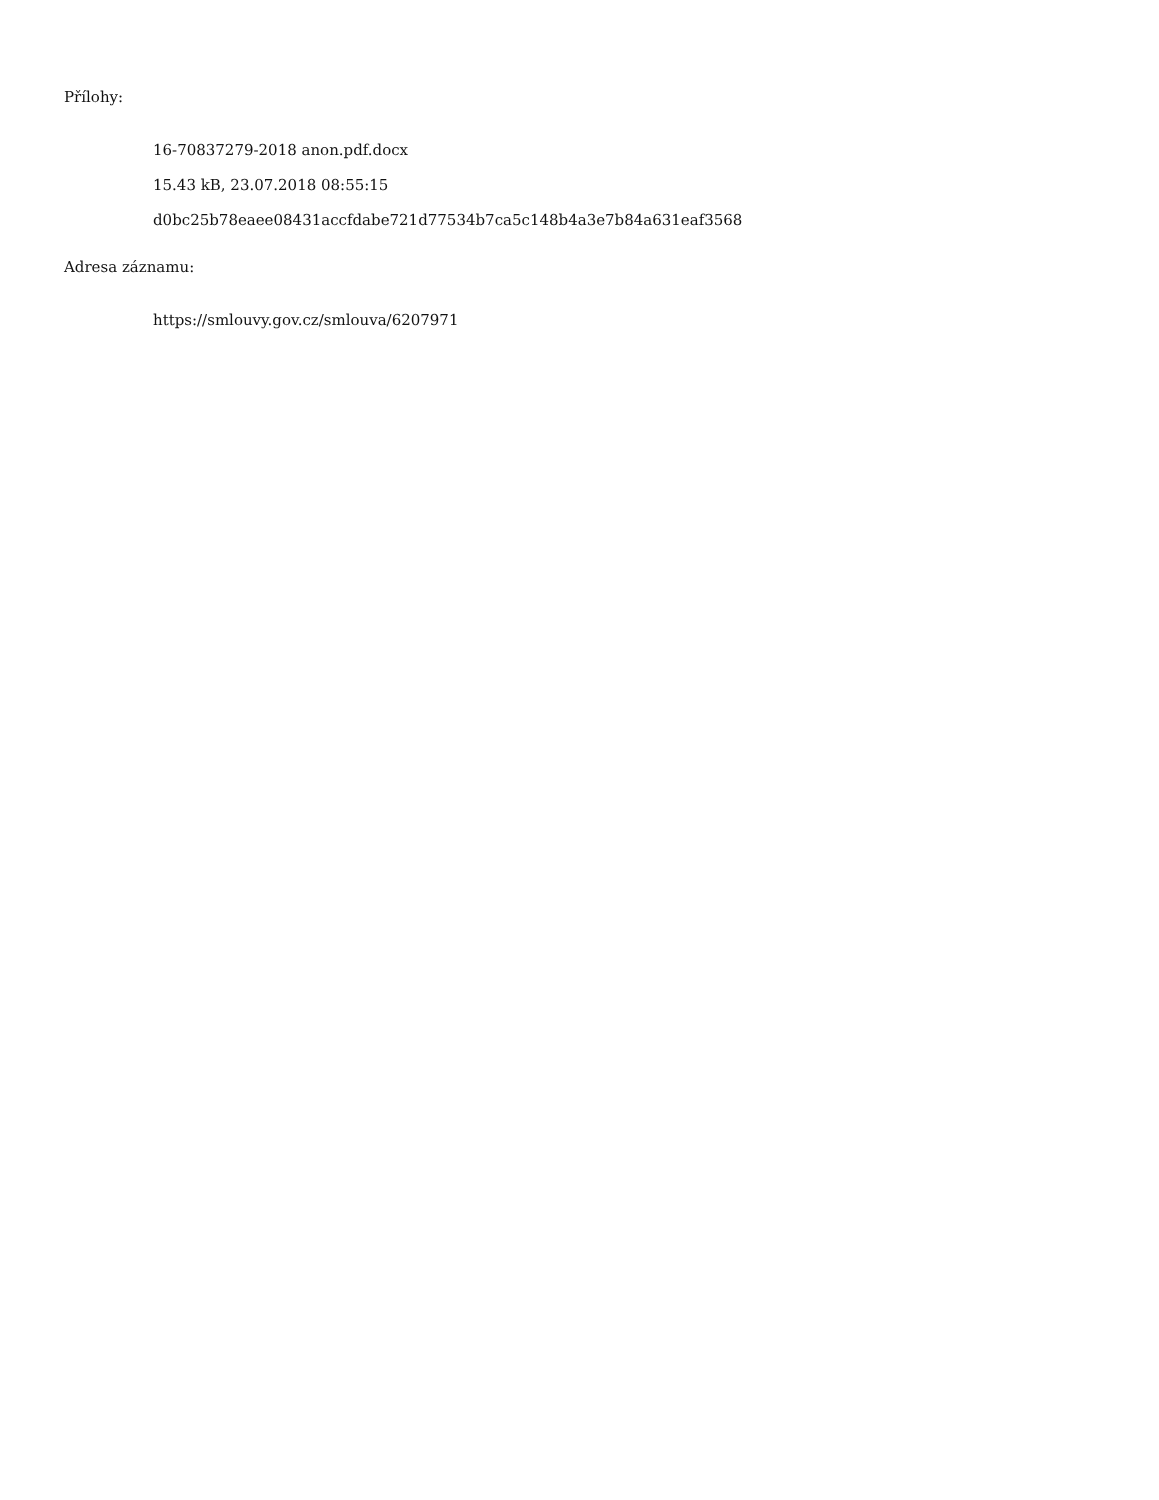Přílohy:
16-70837279-2018 anon.pdf.docx
15.43 kB, 23.07.2018 08:55:15
d0bc25b78eaee08431accfdabe721d77534b7ca5c148b4a3e7b84a631eaf3568
Adresa záznamu:
https://smlouvy.gov.cz/smlouva/6207971